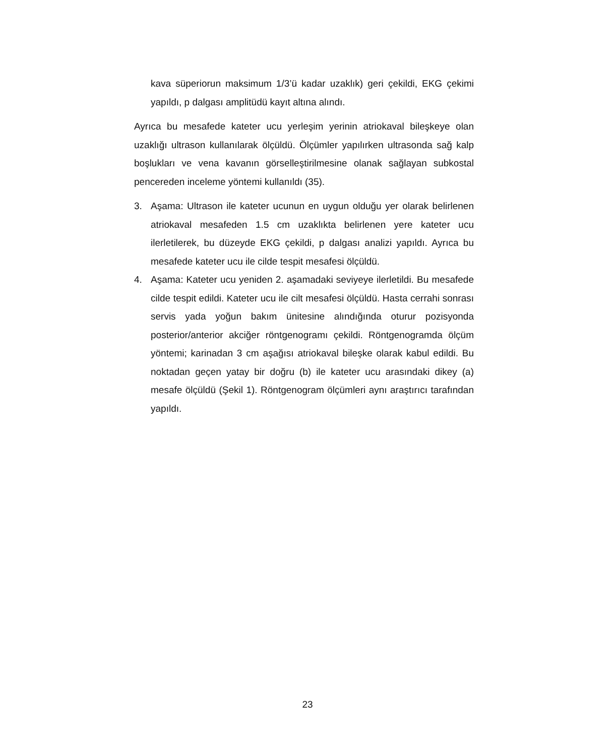kava süperiorun maksimum 1/3’ü kadar uzaklık) geri çekildi, EKG çekimi yapıldı, p dalgası amplitüdü kayıt altına alındı.
Ayrıca bu mesafede kateter ucu yerleşim yerinin atriokaval bileşkeye olan uzaklığı ultrason kullanılarak ölçüldü. Ölçümler yapılırken ultrasonda sağ kalp boşlukları ve vena kavanın görselleştirilmesine olanak sağlayan subkostal pencereden inceleme yöntemi kullanıldı (35).
3. Aşama: Ultrason ile kateter ucunun en uygun olduğu yer olarak belirlenen atriokaval mesafeden 1.5 cm uzaklıkta belirlenen yere kateter ucu ilerletilerek, bu düzeyde EKG çekildi, p dalgası analizi yapıldı. Ayrıca bu mesafede kateter ucu ile cilde tespit mesafesi ölçüldü.
4. Aşama: Kateter ucu yeniden 2. aşamadaki seviyeye ilerletildi. Bu mesafede cilde tespit edildi. Kateter ucu ile cilt mesafesi ölçüldü. Hasta cerrahi sonrası servis yada yoğun bakım ünitesine alındığında oturur pozisyonda posterior/anterior akciğer röntgenogramı çekildi. Röntgenogramda ölçüm yöntemi; karinadan 3 cm aşağısı atriokaval bileşke olarak kabul edildi. Bu noktadan geçen yatay bir doğru (b) ile kateter ucu arasındaki dikey (a) mesafe ölçüldü (Şekil 1). Röntgenogram ölçümleri aynı araştırıcı tarafından yapıldı.
23